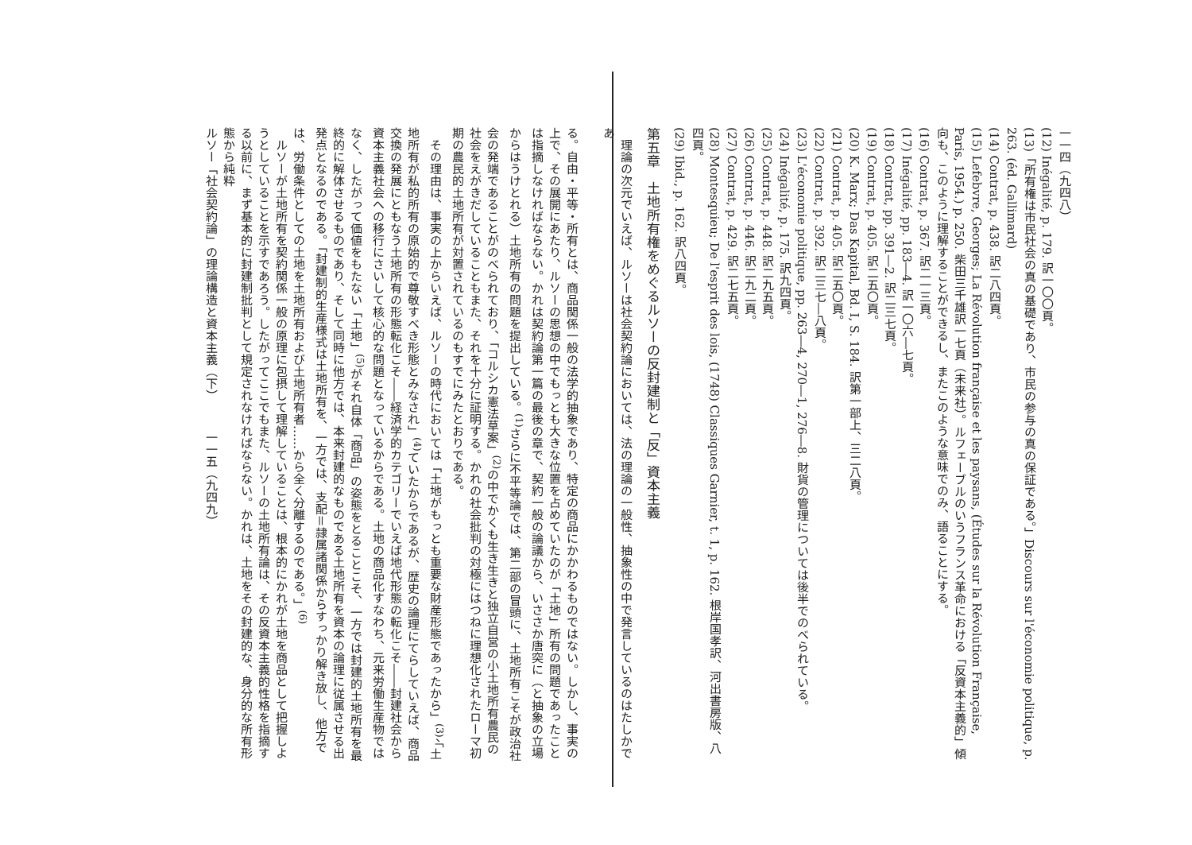一一四（九四八）
(12) Inégalité, p. 179. 訳一〇〇頁。
(13)「所有権は市民社会の真の基礎であり、市民の参与の真の保証である。」Discours sur l'économie politique, p. 263. (éd. Gallimard)
(14) Contrat, p. 438. 訳二八四頁。
(15) Lefebvre, Georges; La Révolution française et les paysans, (Études sur la Révolution Française, Paris, 1954.) p. 250. 柴田三千雄訳一七頁（未来社）。ルフェーブルのいうフランス革命における「反資本主義的」傾向も、このように理解することができるし、またこのような意味でのみ、語ることにする。
(16) Contrat, p. 367. 訳二一三頁。
(17) Inégalité, pp. 183―4. 訳一〇六―七頁。
(18) Contrat, pp. 391―2. 訳二三七頁。
(19) Contrat, p. 405. 訳二五〇頁。
(20) K. Marx; Das Kapital, Bd. I, S. 184. 訳第一部上、三二八頁。
(21) Contrat, p. 405. 訳二五〇頁。
(22) Contrat, p. 392. 訳二三七―八頁。
(23) L'économie politique, pp. 263―4, 270―1, 276―8. 財貨の管理については後半でのべられている。
(24) Inégalité, p. 175. 訳九四頁。
(25) Contrat, p. 448. 訳二九五頁。
(26) Contrat, p. 446. 訳二九二頁。
(27) Contrat, p. 429. 訳二七五頁。
(28) Montesquieu; De l'esprit des lois, (1748) Classiques Garnier, t. 1, p. 162. 根岸国孝訳、河出書房版、八四頁。
(29) Ibid., p. 162. 訳八四頁。
第五章　土地所有権をめぐるルソーの反封建制と「反」資本主義
理論の次元でいえば、ルソーは社会契約論においては、法の理論の一般性、抽象性の中で発言しているのはたしかであ
る。自由・平等・所有とは、商品関係一般の法学的抽象であり、特定の商品にかかわるものではない。しかし、事実の上で、その展開にあたり、ルソーの思想の中でもっとも大きな位置を占めていたのが「土地」所有の問題であったことは指摘しなければならない。かれは契約論第一篇の最後の章で、契約一般の論議から、いささか唐突に（と抽象の立場からはうけとれる）土地所有の問題を提出している。<sup>(1)</sup>さらに不平等論では、第二部の冒頭に、土地所有こそが政治社会の発端であることがのべられており、「コルシカ憲法草案」<sup>(2)</sup>の中でかくも生き生きと独立自営の小土地所有農民の社会をえがきだしていることもまた、それを十分に証明する。かれの社会批判の対極にはつねに理想化されたローマ初期の農民的土地所有が対置されているのもすでにみたとおりである。
その理由は、事実の上からいえば、ルソーの時代においては「土地がもっとも重要な財産形態であったから」<sup>(3)</sup>、「土地所有が私的所有の原始的で尊敬すべき形態とみなされ」<sup>(4)</sup>ていたからであるが、歴史の論理にてらしていえば、商品交換の発展にともなう土地所有の形態転化こそ――経済学的カテゴリーでいえば地代形態の転化こそ――封建社会から資本主義社会への移行にさいして核心的な問題となっているからである。土地の商品化すなわち、元来労働生産物ではなく、したがって価値をもたない「土地」<sup>(5)</sup>がそれ自体「商品」の姿態をとることこそ、一方では封建的土地所有を最終的に解体させるものであり、そして同時に他方では、本来封建的なものである土地所有を資本の論理に従属させる出発点となるのである。「封建制的生産様式は土地所有を、一方では、支配＝隷属諸関係からすっかり解き放し、他方では、労働条件としての土地を土地所有および土地所有者……から全く分離するのである。」<sup>(6)</sup>
ルソーが土地所有を契約関係一般の原理に包摂して理解していることは、根本的にかれが土地を商品として把握しようとしていることを示すであろう。したがってここでもまた、ルソーの土地所有論は、その反資本主義的性格を指摘する以前に、まず基本的に封建制批判として規定されなければならない。かれは、土地をその封建的な、身分的な所有形態から純粋
ルソー「社会契約論」の理論構造と資本主義（下）　　　一一五（九四九）